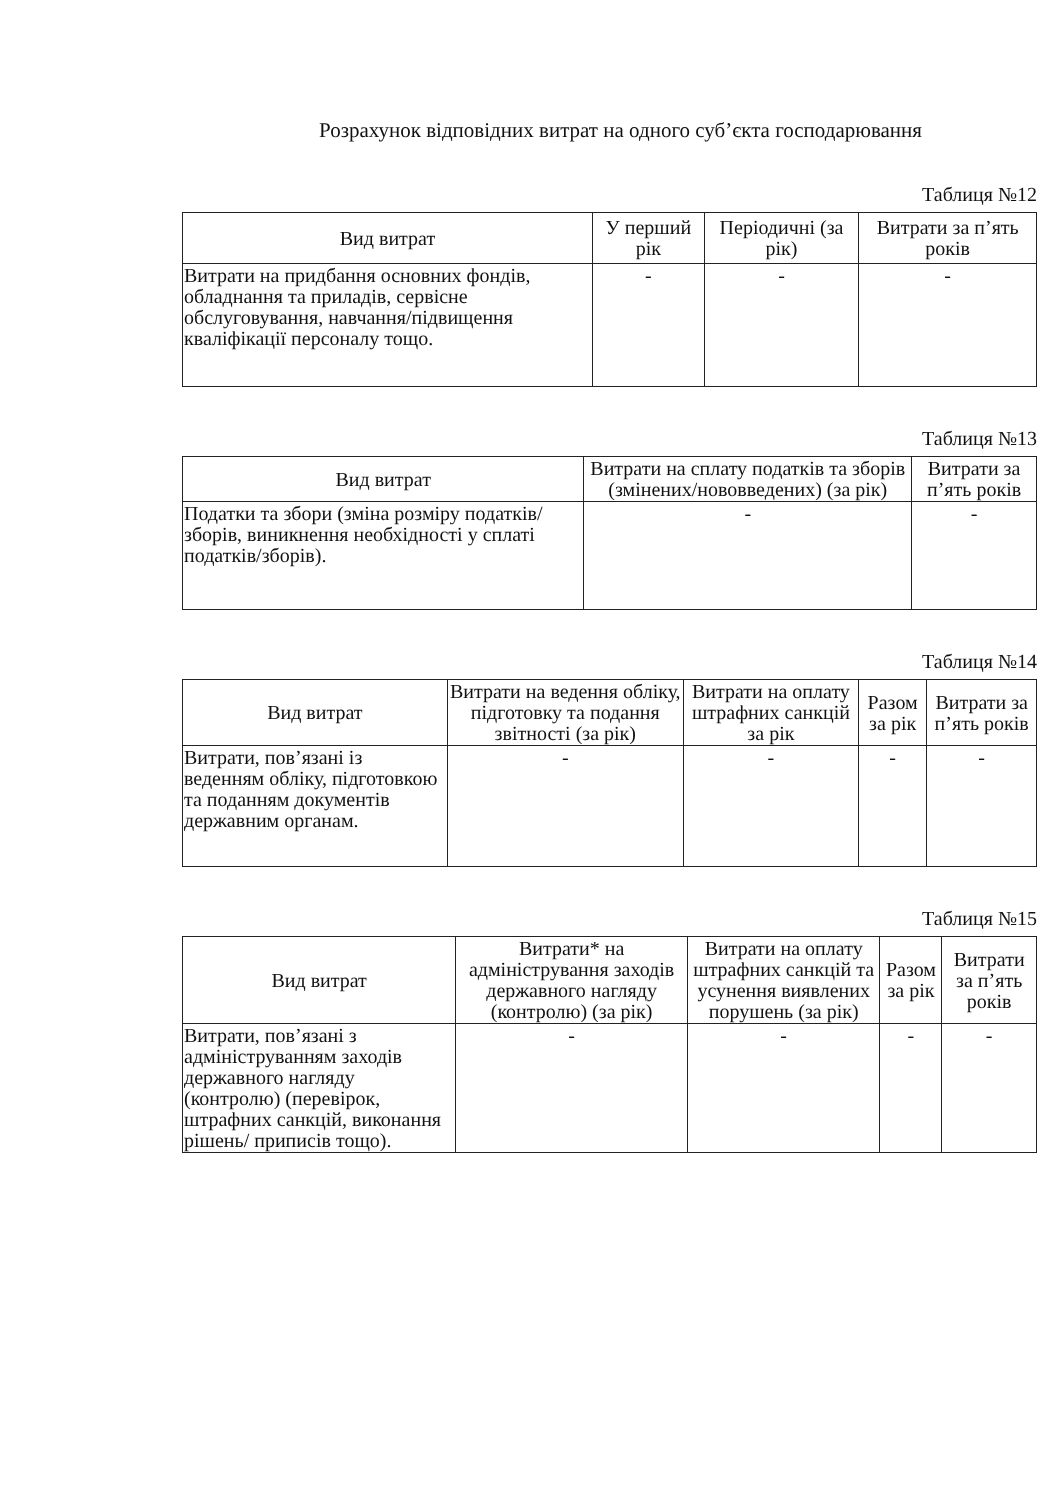Розрахунок відповідних витрат на одного суб’єкта господарювання
Таблиця №12
| Вид витрат | У перший рік | Періодичні (за рік) | Витрати за п’ять років |
| --- | --- | --- | --- |
| Витрати на придбання основних фондів, обладнання та приладів, сервісне обслуговування, навчання/підвищення кваліфікації персоналу тощо. | - | - | - |
Таблиця №13
| Вид витрат | Витрати на сплату податків та зборів (змінених/нововведених) (за рік) | Витрати за п’ять років |
| --- | --- | --- |
| Податки та збори (зміна розміру податків/зборів, виникнення необхідності у сплаті податків/зборів). | - | - |
Таблиця №14
| Вид витрат | Витрати на ведення обліку, підготовку та подання звітності (за рік) | Витрати на оплату штрафних санкцій за рік | Разом за рік | Витрати за п’ять років |
| --- | --- | --- | --- | --- |
| Витрати, пов’язані із веденням обліку, підготовкою та поданням документів державним органам. | - | - | - | - |
Таблиця №15
| Вид витрат | Витрати* на адміністрування заходів державного нагляду (контролю) (за рік) | Витрати на оплату штрафних санкцій та усунення виявлених порушень (за рік) | Разом за рік | Витрати за п’ять років |
| --- | --- | --- | --- | --- |
| Витрати, пов’язані з адмініструванням заходів державного нагляду (контролю) (перевірок, штрафних санкцій, виконання рішень/ приписів тощо). | - | - | - | - |